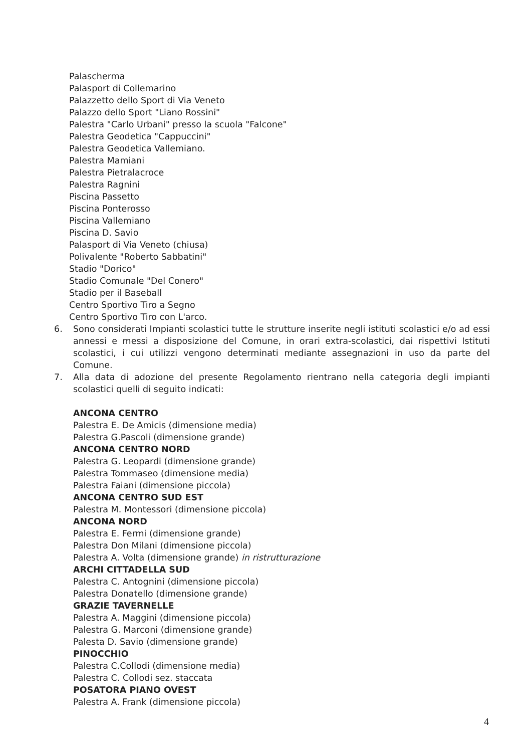Palascherma
Palasport di Collemarino
Palazzetto dello Sport di Via Veneto
Palazzo dello Sport "Liano Rossini"
Palestra "Carlo Urbani" presso la scuola "Falcone"
Palestra Geodetica "Cappuccini"
Palestra Geodetica Vallemiano.
Palestra Mamiani
Palestra Pietralacroce
Palestra Ragnini
Piscina Passetto
Piscina Ponterosso
Piscina Vallemiano
Piscina D. Savio
Palasport di Via Veneto (chiusa)
Polivalente "Roberto Sabbatini"
Stadio "Dorico"
Stadio Comunale "Del Conero"
Stadio per il Baseball
Centro Sportivo Tiro a Segno
Centro Sportivo Tiro con L'arco.
6. Sono considerati Impianti scolastici tutte le strutture inserite negli istituti scolastici e/o ad essi annessi e messi a disposizione del Comune, in orari extra-scolastici, dai rispettivi Istituti scolastici, i cui utilizzi vengono determinati mediante assegnazioni in uso da parte del Comune.
7. Alla data di adozione del presente Regolamento rientrano nella categoria degli impianti scolastici quelli di seguito indicati:
ANCONA CENTRO
Palestra E. De Amicis (dimensione media)
Palestra G.Pascoli (dimensione grande)
ANCONA CENTRO NORD
Palestra G. Leopardi (dimensione grande)
Palestra Tommaseo (dimensione media)
Palestra Faiani (dimensione piccola)
ANCONA CENTRO SUD EST
Palestra M. Montessori (dimensione piccola)
ANCONA NORD
Palestra E. Fermi (dimensione grande)
Palestra Don Milani (dimensione piccola)
Palestra A. Volta (dimensione grande) in ristrutturazione
ARCHI CITTADELLA SUD
Palestra C. Antognini (dimensione piccola)
Palestra Donatello (dimensione grande)
GRAZIE TAVERNELLE
Palestra A. Maggini (dimensione piccola)
Palestra G. Marconi (dimensione grande)
Palesta D. Savio (dimensione grande)
PINOCCHIO
Palestra C.Collodi (dimensione media)
Palestra C. Collodi sez. staccata
POSATORA PIANO OVEST
Palestra A. Frank (dimensione piccola)
4